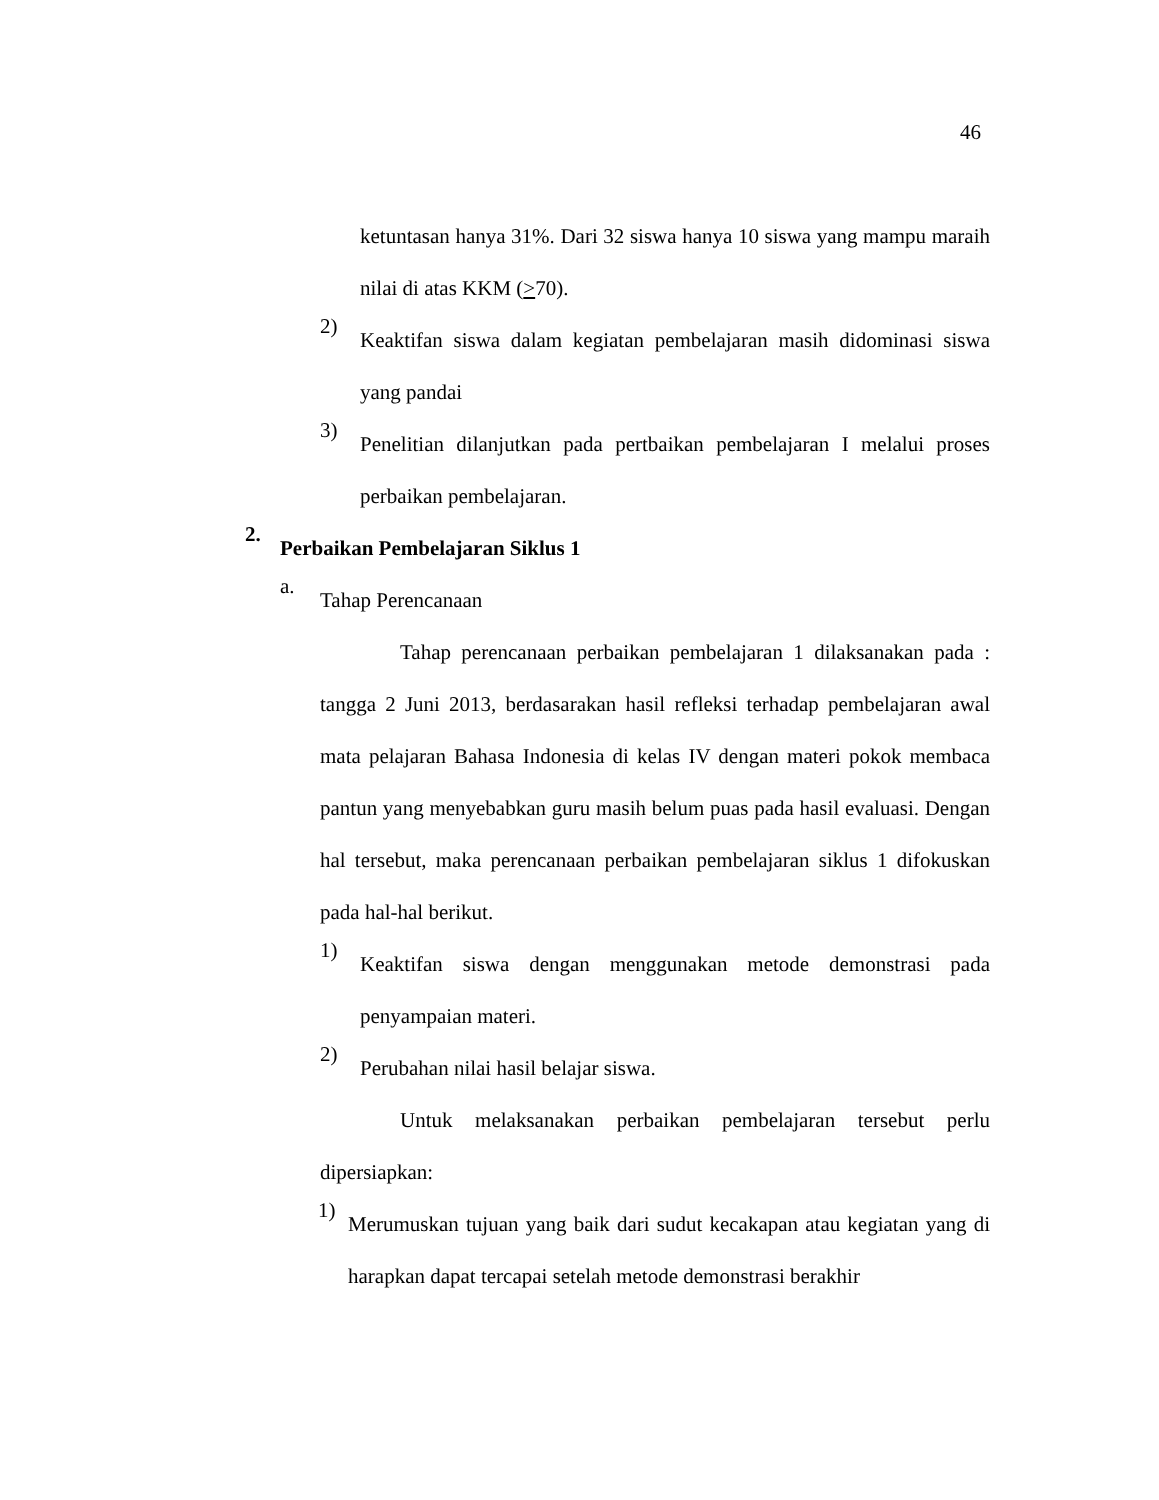46
ketuntasan hanya 31%. Dari 32 siswa hanya 10 siswa yang mampu maraih nilai di atas KKM (>70).
2)
Keaktifan siswa dalam kegiatan pembelajaran masih didominasi siswa yang pandai
3)
Penelitian dilanjutkan pada pertbaikan pembelajaran I melalui proses perbaikan pembelajaran.
2.
Perbaikan Pembelajaran Siklus 1
a.
Tahap Perencanaan
Tahap perencanaan perbaikan pembelajaran 1 dilaksanakan pada : tangga 2 Juni 2013, berdasarakan hasil refleksi terhadap pembelajaran awal mata pelajaran Bahasa Indonesia di kelas IV dengan materi pokok membaca pantun yang menyebabkan guru masih belum puas pada hasil evaluasi. Dengan hal tersebut, maka perencanaan perbaikan pembelajaran siklus 1 difokuskan pada hal-hal berikut.
1)
Keaktifan siswa dengan menggunakan metode demonstrasi pada penyampaian materi.
2)
Perubahan nilai hasil belajar siswa.
Untuk melaksanakan perbaikan pembelajaran tersebut perlu dipersiapkan:
1)
Merumuskan tujuan yang baik dari sudut kecakapan atau kegiatan yang di harapkan dapat tercapai setelah metode demonstrasi berakhir